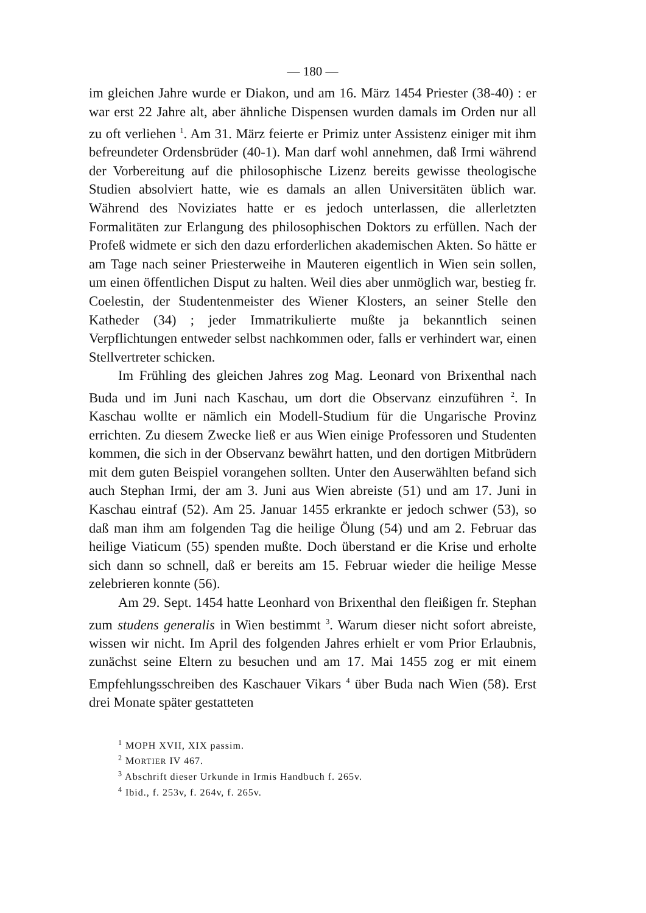— 180 —
im gleichen Jahre wurde er Diakon, und am 16. März 1454 Priester (38-40) : er war erst 22 Jahre alt, aber ähnliche Dispensen wurden damals im Orden nur all zu oft verliehen <sup>1</sup>. Am 31. März feierte er Primiz unter Assistenz einiger mit ihm befreundeter Ordensbrüder (40-1). Man darf wohl annehmen, daß Irmi während der Vorbereitung auf die philosophische Lizenz bereits gewisse theologische Studien absolviert hatte, wie es damals an allen Universitäten üblich war. Während des Noviziates hatte er es jedoch unterlassen, die allerletzten Formalitäten zur Erlangung des philosophischen Doktors zu erfüllen. Nach der Profeß widmete er sich den dazu erforderlichen akademischen Akten. So hätte er am Tage nach seiner Priesterweihe in Mauteren eigentlich in Wien sein sollen, um einen öffentlichen Disput zu halten. Weil dies aber unmöglich war, bestieg fr. Coelestin, der Studentenmeister des Wiener Klosters, an seiner Stelle den Katheder (34) ; jeder Immatrikulierte mußte ja bekanntlich seinen Verpflichtungen entweder selbst nachkommen oder, falls er verhindert war, einen Stellvertreter schicken.
Im Frühling des gleichen Jahres zog Mag. Leonard von Brixenthal nach Buda und im Juni nach Kaschau, um dort die Observanz einzuführen <sup>2</sup>. In Kaschau wollte er nämlich ein Modell-Studium für die Ungarische Provinz errichten. Zu diesem Zwecke ließ er aus Wien einige Professoren und Studenten kommen, die sich in der Observanz bewährt hatten, und den dortigen Mitbrüdern mit dem guten Beispiel vorangehen sollten. Unter den Auserwählten befand sich auch Stephan Irmi, der am 3. Juni aus Wien abreiste (51) und am 17. Juni in Kaschau eintraf (52). Am 25. Januar 1455 erkrankte er jedoch schwer (53), so daß man ihm am folgenden Tag die heilige Ölung (54) und am 2. Februar das heilige Viaticum (55) spenden mußte. Doch überstand er die Krise und erholte sich dann so schnell, daß er bereits am 15. Februar wieder die heilige Messe zelebrieren konnte (56).
Am 29. Sept. 1454 hatte Leonhard von Brixenthal den fleißigen fr. Stephan zum studens generalis in Wien bestimmt <sup>3</sup>. Warum dieser nicht sofort abreiste, wissen wir nicht. Im April des folgenden Jahres erhielt er vom Prior Erlaubnis, zunächst seine Eltern zu besuchen und am 17. Mai 1455 zog er mit einem Empfehlungsschreiben des Kaschauer Vikars <sup>4</sup> über Buda nach Wien (58). Erst drei Monate später gestatteten
<sup>1</sup> MOPH XVII, XIX passim.
<sup>2</sup> MORTIER IV 467.
<sup>3</sup> Abschrift dieser Urkunde in Irmis Handbuch f. 265v.
<sup>4</sup> Ibid., f. 253v, f. 264v, f. 265v.